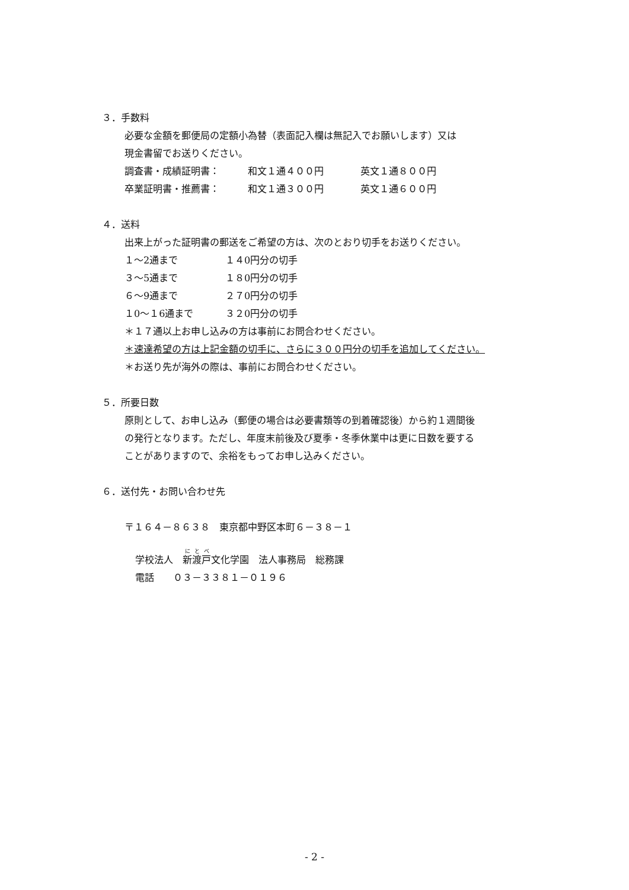３．手数料
必要な金額を郵便局の定額小為替（表面記入欄は無記入でお願いします）又は
現金書留でお送りください。
調査書・成績証明書： 和文１通４００円 英文１通８００円
卒業証明書・推薦書： 和文１通３００円 英文１通６００円
４．送料
出来上がった証明書の郵送をご希望の方は、次のとおり切手をお送りください。
１～2通まで １４0円分の切手
３～5通まで １８0円分の切手
６～9通まで ２７0円分の切手
１0～１6通まで ３２0円分の切手
＊１７通以上お申し込みの方は事前にお問合わせください。
＊速達希望の方は上記金額の切手に、さらに３００円分の切手を追加してください。
＊お送り先が海外の際は、事前にお問合わせください。
５．所要日数
原則として、お申し込み（郵便の場合は必要書類等の到着確認後）から約１週間後
の発行となります。ただし、年度末前後及び夏季・冬季休業中は更に日数を要する
ことがありますので、余裕をもってお申し込みください。
６．送付先・お問い合わせ先
〒１６４－８６３８　東京都中野区本町６－３８－１
学校法人　新渡戸文化学園　法人事務局　総務課
電話　　０３－３３８１－０１９６
- 2 -